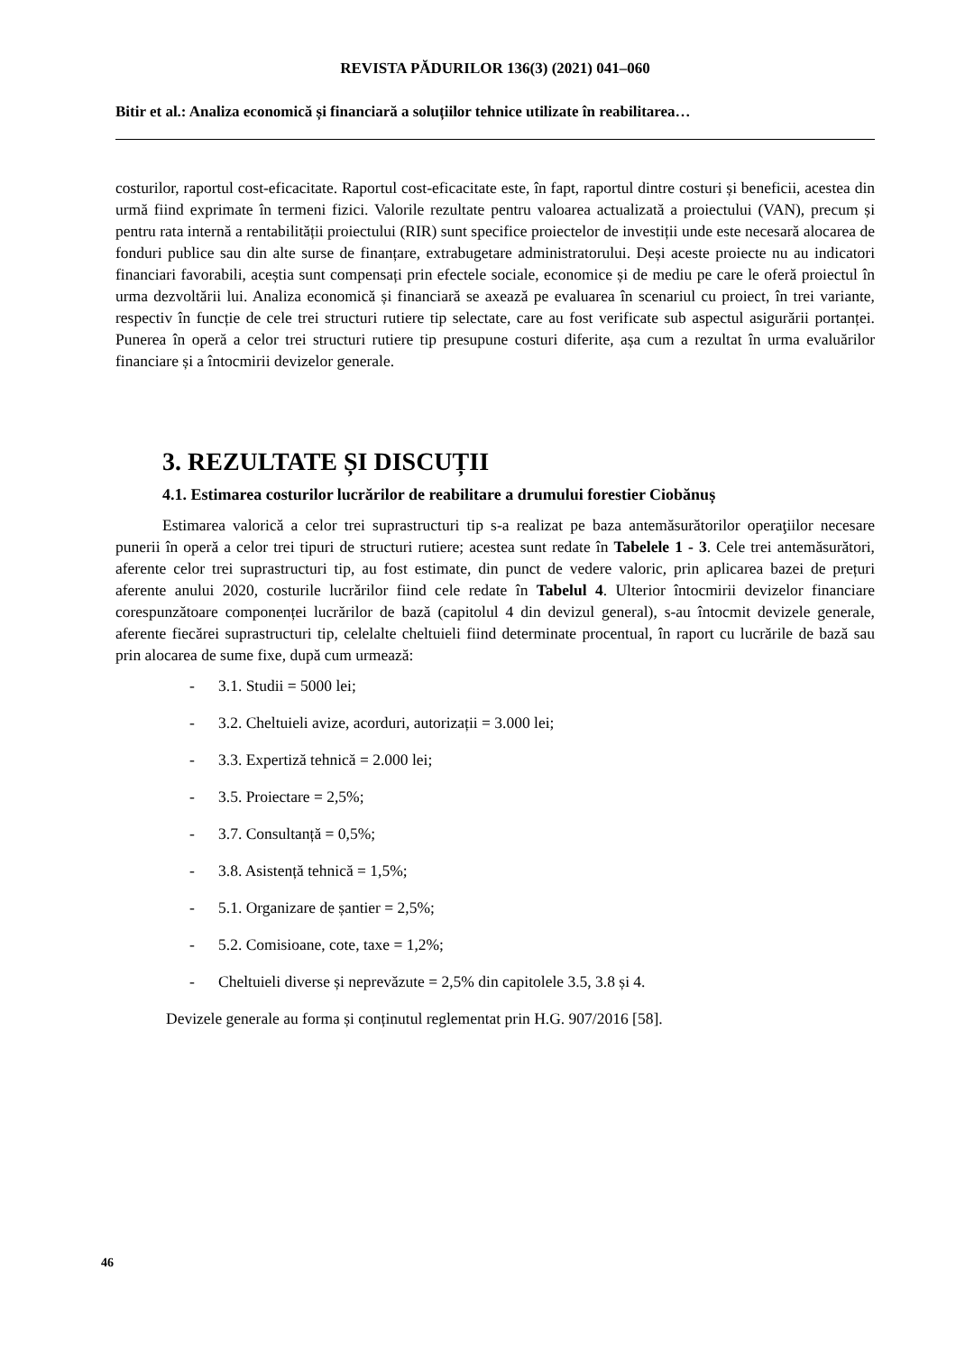REVISTA PĂDURILOR 136(3) (2021) 041–060
Bitir et al.: Analiza economică și financiară a soluțiilor tehnice utilizate în reabilitarea…
costurilor, raportul cost-eficacitate. Raportul cost-eficacitate este, în fapt, raportul dintre costuri și beneficii, acestea din urmă fiind exprimate în termeni fizici. Valorile rezultate pentru valoarea actualizată a proiectului (VAN), precum și pentru rata internă a rentabilității proiectului (RIR) sunt specifice proiectelor de investiții unde este necesară alocarea de fonduri publice sau din alte surse de finanțare, extrabugetare administratorului. Deși aceste proiecte nu au indicatori financiari favorabili, aceștia sunt compensați prin efectele sociale, economice și de mediu pe care le oferă proiectul în urma dezvoltării lui. Analiza economică și financiară se axează pe evaluarea în scenariul cu proiect, în trei variante, respectiv în funcție de cele trei structuri rutiere tip selectate, care au fost verificate sub aspectul asigurării portanței. Punerea în operă a celor trei structuri rutiere tip presupune costuri diferite, așa cum a rezultat în urma evaluărilor financiare și a întocmirii devizelor generale.
3. REZULTATE ȘI DISCUȚII
4.1. Estimarea costurilor lucrărilor de reabilitare a drumului forestier Ciobănuș
Estimarea valorică a celor trei suprastructuri tip s-a realizat pe baza antemăsurătorilor operaţiilor necesare punerii în operă a celor trei tipuri de structuri rutiere; acestea sunt redate în Tabelele 1 - 3. Cele trei antemăsurători, aferente celor trei suprastructuri tip, au fost estimate, din punct de vedere valoric, prin aplicarea bazei de prețuri aferente anului 2020, costurile lucrărilor fiind cele redate în Tabelul 4. Ulterior întocmirii devizelor financiare corespunzătoare componenței lucrărilor de bază (capitolul 4 din devizul general), s-au întocmit devizele generale, aferente fiecărei suprastructuri tip, celelalte cheltuieli fiind determinate procentual, în raport cu lucrările de bază sau prin alocarea de sume fixe, după cum urmează:
- 3.1. Studii = 5000 lei;
- 3.2. Cheltuieli avize, acorduri, autorizații = 3.000 lei;
- 3.3. Expertiză tehnică = 2.000 lei;
- 3.5. Proiectare = 2,5%;
- 3.7. Consultanță = 0,5%;
- 3.8. Asistență tehnică = 1,5%;
- 5.1. Organizare de șantier = 2,5%;
- 5.2. Comisioane, cote, taxe = 1,2%;
- Cheltuieli diverse și neprevăzute = 2,5% din capitolele 3.5, 3.8 și 4.
Devizele generale au forma și conținutul reglementat prin H.G. 907/2016 [58].
46